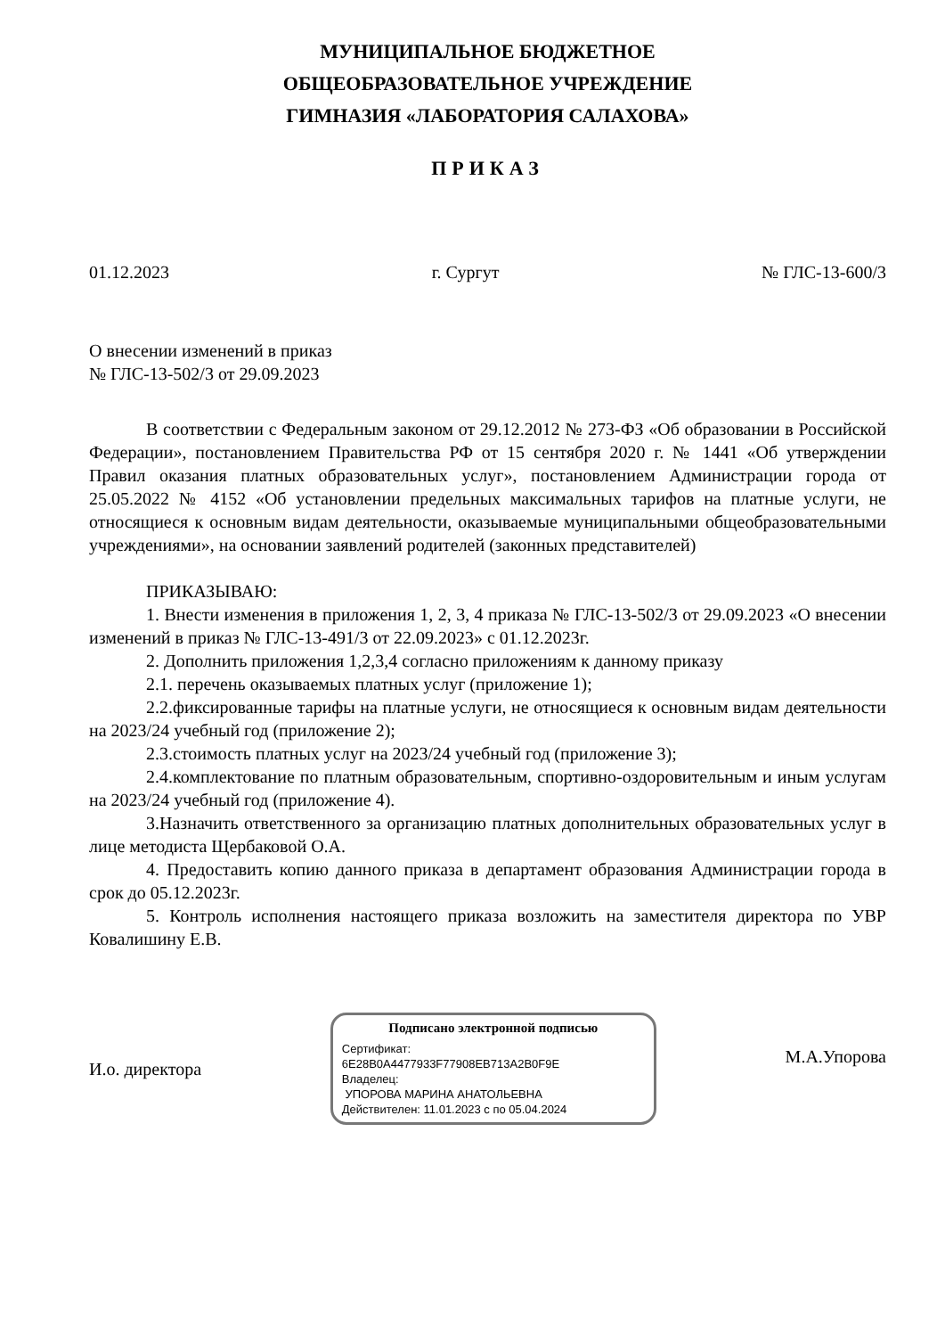МУНИЦИПАЛЬНОЕ БЮДЖЕТНОЕ
ОБЩЕОБРАЗОВАТЕЛЬНОЕ УЧРЕЖДЕНИЕ
ГИМНАЗИЯ «ЛАБОРАТОРИЯ САЛАХОВА»
ПРИКАЗ
01.12.2023 г. Сургут № ГЛС-13-600/3
О внесении изменений в приказ
№ ГЛС-13-502/3 от 29.09.2023
В соответствии с Федеральным законом от 29.12.2012 № 273-ФЗ «Об образовании в Российской Федерации», постановлением Правительства РФ от 15 сентября 2020 г. № 1441 «Об утверждении Правил оказания платных образовательных услуг», постановлением Администрации города от 25.05.2022 № 4152 «Об установлении предельных максимальных тарифов на платные услуги, не относящиеся к основным видам деятельности, оказываемые муниципальными общеобразовательными учреждениями», на основании заявлений родителей (законных представителей)
ПРИКАЗЫВАЮ:
1. Внести изменения в приложения 1, 2, 3, 4 приказа № ГЛС-13-502/3 от 29.09.2023 «О внесении изменений в приказ № ГЛС-13-491/3 от 22.09.2023» с 01.12.2023г.
2. Дополнить приложения 1,2,3,4 согласно приложениям к данному приказу
2.1. перечень оказываемых платных услуг (приложение 1);
2.2.фиксированные тарифы на платные услуги, не относящиеся к основным видам деятельности на 2023/24 учебный год (приложение 2);
2.3.стоимость платных услуг на 2023/24 учебный год (приложение 3);
2.4.комплектование по платным образовательным, спортивно-оздоровительным и иным услугам на 2023/24 учебный год (приложение 4).
3.Назначить ответственного за организацию платных дополнительных образовательных услуг в лице методиста Щербаковой О.А.
4. Предоставить копию данного приказа в департамент образования Администрации города в срок до 05.12.2023г.
5. Контроль исполнения настоящего приказа возложить на заместителя директора по УВР Ковалишину Е.В.
И.о. директора
Подписано электронной подписью
Сертификат:
6E28B0A4477933F77908EB713A2B0F9E
Владелец:
УПОРОВА МАРИНА АНАТОЛЬЕВНА
Действителен: 11.01.2023 с по 05.04.2024
М.А.Упорова